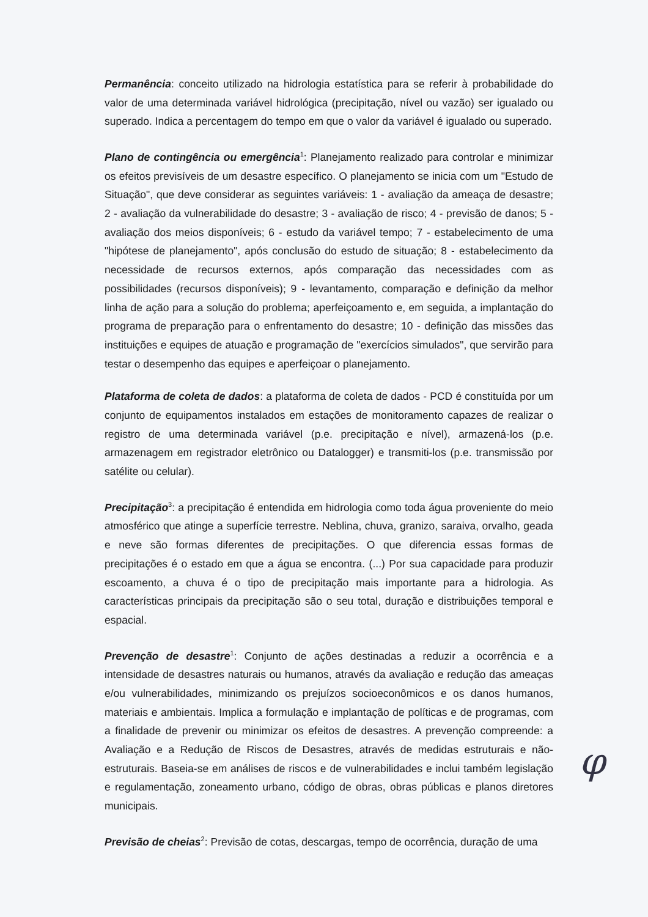Permanência: conceito utilizado na hidrologia estatística para se referir à probabilidade do valor de uma determinada variável hidrológica (precipitação, nível ou vazão) ser igualado ou superado. Indica a percentagem do tempo em que o valor da variável é igualado ou superado.
Plano de contingência ou emergência<sup>1</sup>: Planejamento realizado para controlar e minimizar os efeitos previsíveis de um desastre específico. O planejamento se inicia com um "Estudo de Situação", que deve considerar as seguintes variáveis: 1 - avaliação da ameaça de desastre; 2 - avaliação da vulnerabilidade do desastre; 3 - avaliação de risco; 4 - previsão de danos; 5 - avaliação dos meios disponíveis; 6 - estudo da variável tempo; 7 - estabelecimento de uma "hipótese de planejamento", após conclusão do estudo de situação; 8 - estabelecimento da necessidade de recursos externos, após comparação das necessidades com as possibilidades (recursos disponíveis); 9 - levantamento, comparação e definição da melhor linha de ação para a solução do problema; aperfeiçoamento e, em seguida, a implantação do programa de preparação para o enfrentamento do desastre; 10 - definição das missões das instituições e equipes de atuação e programação de "exercícios simulados", que servirão para testar o desempenho das equipes e aperfeiçoar o planejamento.
Plataforma de coleta de dados: a plataforma de coleta de dados - PCD é constituída por um conjunto de equipamentos instalados em estações de monitoramento capazes de realizar o registro de uma determinada variável (p.e. precipitação e nível), armazená-los (p.e. armazenagem em registrador eletrônico ou Datalogger) e transmiti-los (p.e. transmissão por satélite ou celular).
Precipitação<sup>3</sup>: a precipitação é entendida em hidrologia como toda água proveniente do meio atmosférico que atinge a superfície terrestre. Neblina, chuva, granizo, saraiva, orvalho, geada e neve são formas diferentes de precipitações. O que diferencia essas formas de precipitações é o estado em que a água se encontra. (...) Por sua capacidade para produzir escoamento, a chuva é o tipo de precipitação mais importante para a hidrologia. As características principais da precipitação são o seu total, duração e distribuições temporal e espacial.
Prevenção de desastre<sup>1</sup>: Conjunto de ações destinadas a reduzir a ocorrência e a intensidade de desastres naturais ou humanos, através da avaliação e redução das ameaças e/ou vulnerabilidades, minimizando os prejuízos socioeconômicos e os danos humanos, materiais e ambientais. Implica a formulação e implantação de políticas e de programas, com a finalidade de prevenir ou minimizar os efeitos de desastres. A prevenção compreende: a Avaliação e a Redução de Riscos de Desastres, através de medidas estruturais e não-estruturais. Baseia-se em análises de riscos e de vulnerabilidades e inclui também legislação e regulamentação, zoneamento urbano, código de obras, obras públicas e planos diretores municipais.
Previsão de cheias<sup>2</sup>: Previsão de cotas, descargas, tempo de ocorrência, duração de uma
φ